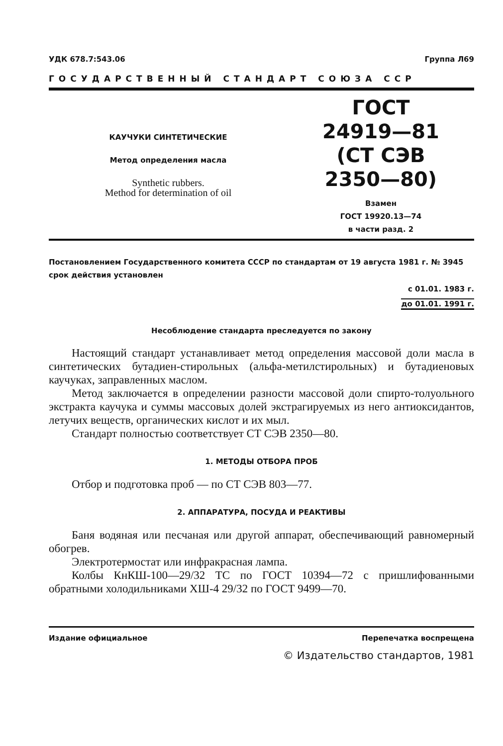УДК 678.7:543.06 Группа Л69
ГОСУДАРСТВЕННЫЙ СТАНДАРТ СОЮЗА ССР
КАУЧУКИ СИНТЕТИЧЕСКИЕ
Метод определения масла
Synthetic rubbers.
Method for determination of oil
ГОСТ
24919—81
(СТ СЭВ
2350—80)
Взамен
ГОСТ 19920.13—74
в части разд. 2
Постановлением Государственного комитета СССР по стандартам от 19 августа 1981 г. № 3945 срок действия установлен
с 01.01. 1983 г.
до 01.01. 1991 г.
Несоблюдение стандарта преследуется по закону
Настоящий стандарт устанавливает метод определения массовой доли масла в синтетических бутадиен-стирольных (альфа-метилстирольных) и бутадиеновых каучуках, заправленных маслом.
Метод заключается в определении разности массовой доли спирто-толуольного экстракта каучука и суммы массовых долей экстрагируемых из него антиоксидантов, летучих веществ, органических кислот и их мыл.
Стандарт полностью соответствует СТ СЭВ 2350—80.
1. МЕТОДЫ ОТБОРА ПРОБ
Отбор и подготовка проб — по СТ СЭВ 803—77.
2. АППАРАТУРА, ПОСУДА И РЕАКТИВЫ
Баня водяная или песчаная или другой аппарат, обеспечивающий равномерный обогрев.
Электротермостат или инфракрасная лампа.
Колбы КнКШ-100—29/32 ТС по ГОСТ 10394—72 с пришлифованными обратными холодильниками ХШ-4 29/32 по ГОСТ 9499—70.
Издание официальное Перепечатка воспрещена
© Издательство стандартов, 1981